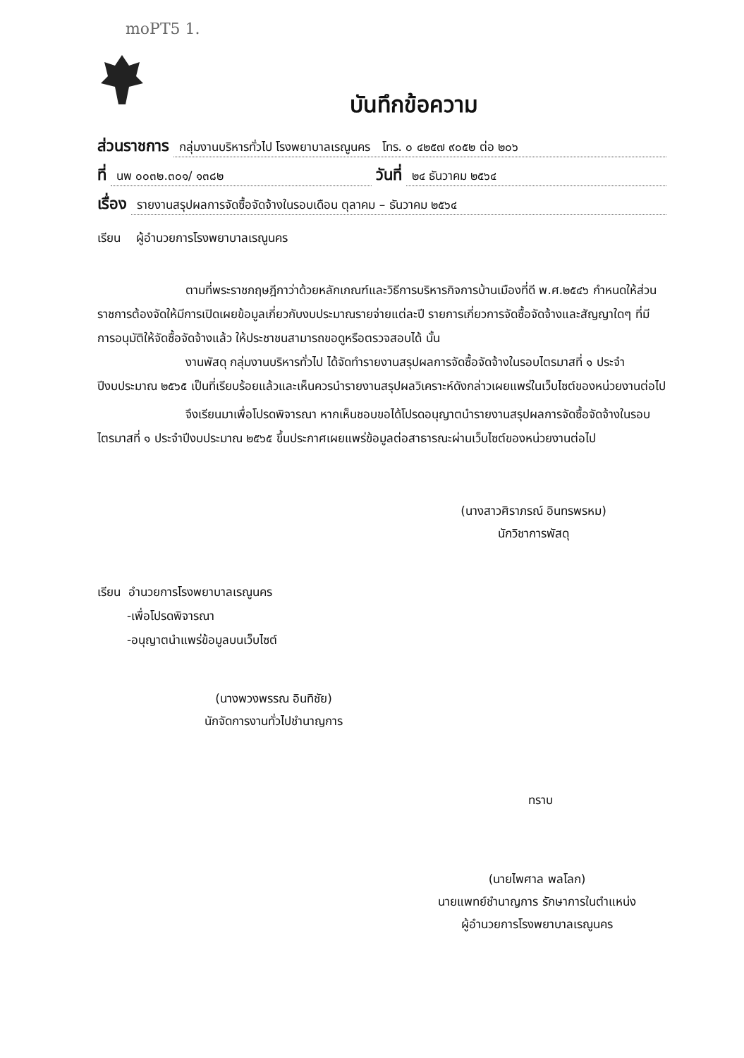moPT5 1.
บันทึกข้อความ
ส่วนราชการ กลุ่มงานบริหารทั่วไป โรงพยาบาลเรณูนคร โทร. ๐ ๔๒๕๗ ๙๐๕๒ ต่อ ๒๐๖
ที่ นพ ๐๐๓๒.๓๐๑/ ๑๓๘๒ วันที่ ๒๔ ธันวาคม ๒๕๖๔
เรื่อง รายงานสรุปผลการจัดซื้อจัดจ้างในรอบเดือน ตุลาคม – ธันวาคม ๒๕๖๔
เรียน ผู้อำนวยการโรงพยาบาลเรณูนคร
ตามที่พระราชกฤษฎีกาว่าด้วยหลักเกณฑ์และวิธีการบริหารกิจการบ้านเมืองที่ดี พ.ศ.๒๕๔๖ กำหนดให้ส่วนราชการต้องจัดให้มีการเปิดเผยข้อมูลเกี่ยวกับงบประมาณรายจ่ายแต่ละปี รายการเกี่ยวการจัดซื้อจัดจ้างและสัญญาใดๆ ที่มีการอนุมัติให้จัดซื้อจัดจ้างแล้ว ให้ประชาชนสามารถขอดูหรือตรวจสอบได้ นั้น
งานพัสดุ กลุ่มงานบริหารทั่วไป ได้จัดทำรายงานสรุปผลการจัดซื้อจัดจ้างในรอบไตรมาสที่ ๑ ประจำปีงบประมาณ ๒๕๖๕ เป็นที่เรียบร้อยแล้วและเห็นควรนำรายงานสรุปผลวิเคราะห์ดังกล่าวเผยแพร่ในเว็บไซต์ของหน่วยงานต่อไป
จึงเรียนมาเพื่อโปรดพิจารณา หากเห็นชอบขอได้โปรดอนุญาตนำรายงานสรุปผลการจัดซื้อจัดจ้างในรอบไตรมาสที่ ๑ ประจำปีงบประมาณ ๒๕๖๕ ขึ้นประกาศเผยแพร่ข้อมูลต่อสาธารณะผ่านเว็บไซต์ของหน่วยงานต่อไป
(นางสาวศิราภรณ์ อินทรพรหม)
นักวิชาการพัสดุ
เรียน อำนวยการโรงพยาบาลเรณูนคร
-เพื่อโปรดพิจารณา
-อนุญาตนำแพร่ข้อมูลบนเว็บไซต์
(นางพวงพรรณ อินทิชัย)
นักจัดการงานทั่วไปชำนาญการ
ทราบ
(นายไพศาล พลโลก)
นายแพทย์ชำนาญการ รักษาการในตำแหน่ง
ผู้อำนวยการโรงพยาบาลเรณูนคร